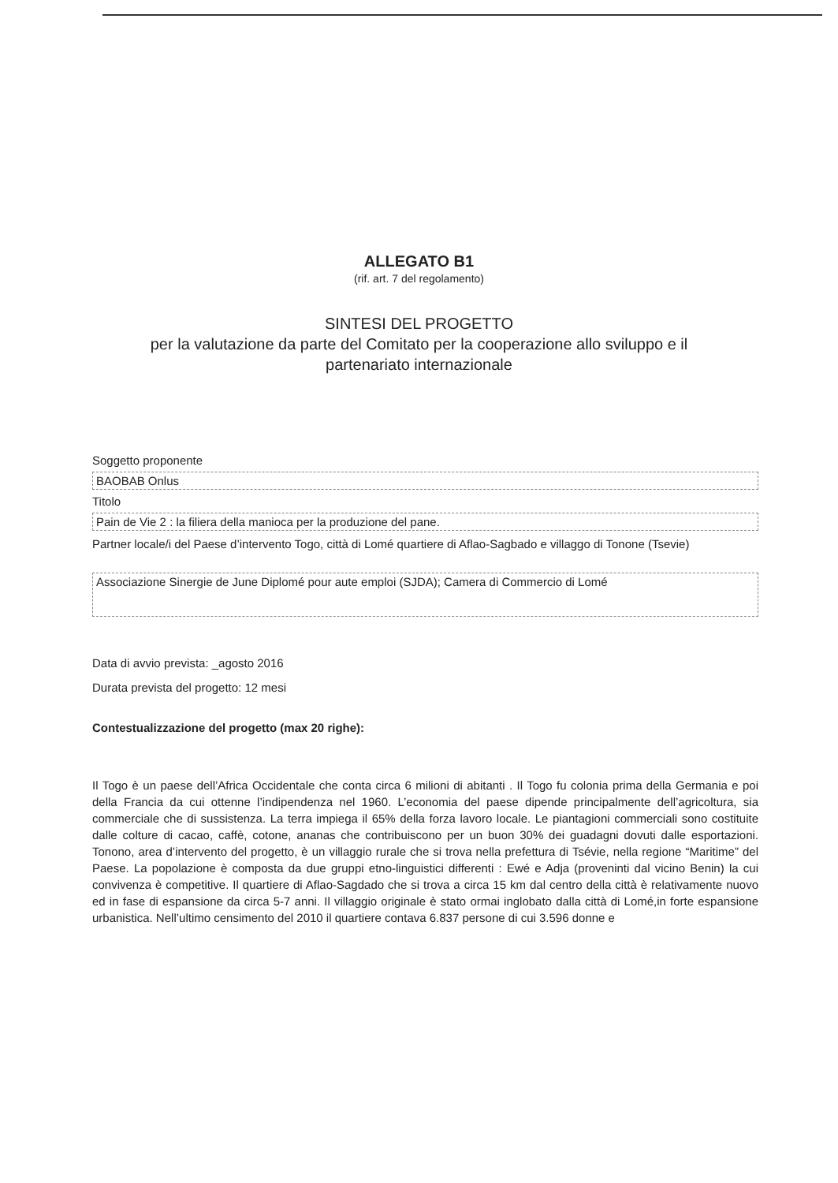ALLEGATO B1
(rif. art. 7 del regolamento)
SINTESI DEL PROGETTO
per la valutazione da parte del Comitato per la cooperazione allo sviluppo e il
partenariato internazionale
Soggetto proponente
BAOBAB Onlus
Titolo
Pain de Vie 2 : la filiera della manioca per la produzione del pane.
Partner locale/i del Paese d’intervento Togo, città di Lomé quartiere di Aflao-Sagbado e villaggo di Tonone (Tsevie)
Associazione Sinergie de June Diplomé pour aute emploi (SJDA); Camera di Commercio di Lomé
Data di avvio prevista: _agosto 2016
Durata prevista del progetto: 12 mesi
Contestualizzazione del progetto (max 20 righe):
Il Togo è un paese dell’Africa Occidentale che conta circa 6 milioni di abitanti . Il Togo fu colonia prima della Germania e poi della Francia da cui ottenne l’indipendenza nel 1960. L’economia del paese dipende principalmente dell’agricoltura, sia commerciale che di sussistenza. La terra impiega il 65% della forza lavoro locale. Le piantagioni commerciali sono costituite dalle colture di cacao, caffè, cotone, ananas che contribuiscono per un buon 30% dei guadagni dovuti dalle esportazioni. Tonono, area d’intervento del progetto, è un villaggio rurale che si trova nella prefettura di Tsévie, nella regione “Maritime” del Paese. La popolazione è composta da due gruppi etno-linguistici differenti : Ewé e Adja (proveninti dal vicino Benin) la cui convivenza è competitive. Il quartiere di Aflao-Sagdado che si trova a circa 15 km dal centro della città è relativamente nuovo ed in fase di espansione da circa 5-7 anni. Il villaggio originale è stato ormai inglobato dalla città di Lomé,in forte espansione urbanistica. Nell’ultimo censimento del 2010 il quartiere contava 6.837 persone di cui 3.596 donne e